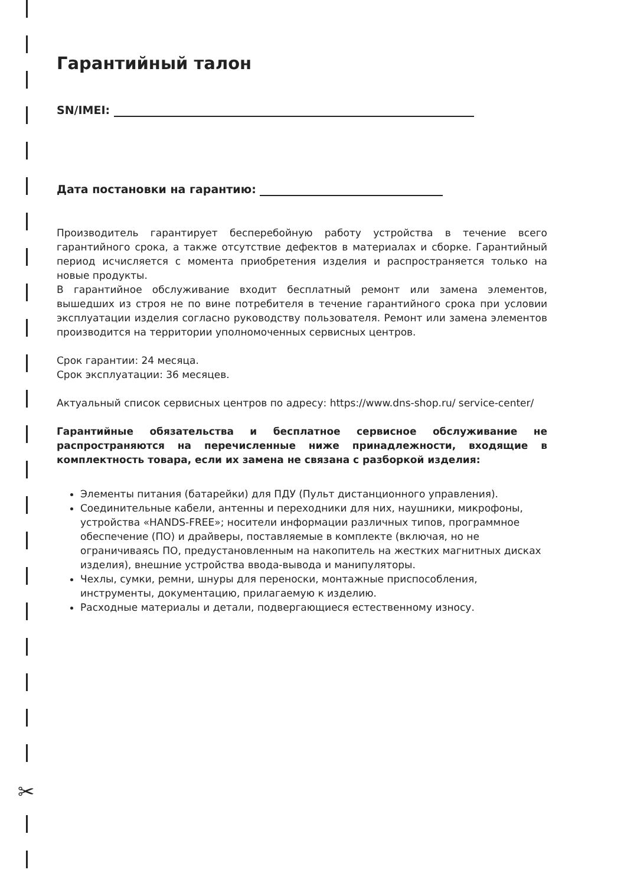✂
Гарантийный талон
SN/IMEI:
Дата постановки на гарантию:
Производитель гарантирует бесперебойную работу устройства в течение всего гарантийного срока, а также отсутствие дефектов в материалах и сборке. Гарантийный период исчисляется с момента приобретения изделия и распространяется только на новые продукты.
В гарантийное обслуживание входит бесплатный ремонт или замена элементов, вышедших из строя не по вине потребителя в течение гарантийного срока при условии эксплуатации изделия согласно руководству пользователя. Ремонт или замена элементов производится на территории уполномоченных сервисных центров.
Срок гарантии: 24 месяца.
Срок эксплуатации: 36 месяцев.
Актуальный список сервисных центров по адресу: https://www.dns-shop.ru/ service-center/
Гарантийные обязательства и бесплатное сервисное обслуживание не распространяются на перечисленные ниже принадлежности, входящие в комплектность товара, если их замена не связана с разборкой изделия:
Элементы питания (батарейки) для ПДУ (Пульт дистанционного управления).
Соединительные кабели, антенны и переходники для них, наушники, микрофоны, устройства «HANDS-FREE»; носители информации различных типов, программное обеспечение (ПО) и драйверы, поставляемые в комплекте (включая, но не ограничиваясь ПО, предустановленным на накопитель на жестких магнитных дисках изделия), внешние устройства ввода-вывода и манипуляторы.
Чехлы, сумки, ремни, шнуры для переноски, монтажные приспособления, инструменты, документацию, прилагаемую к изделию.
Расходные материалы и детали, подвергающиеся естественному износу.